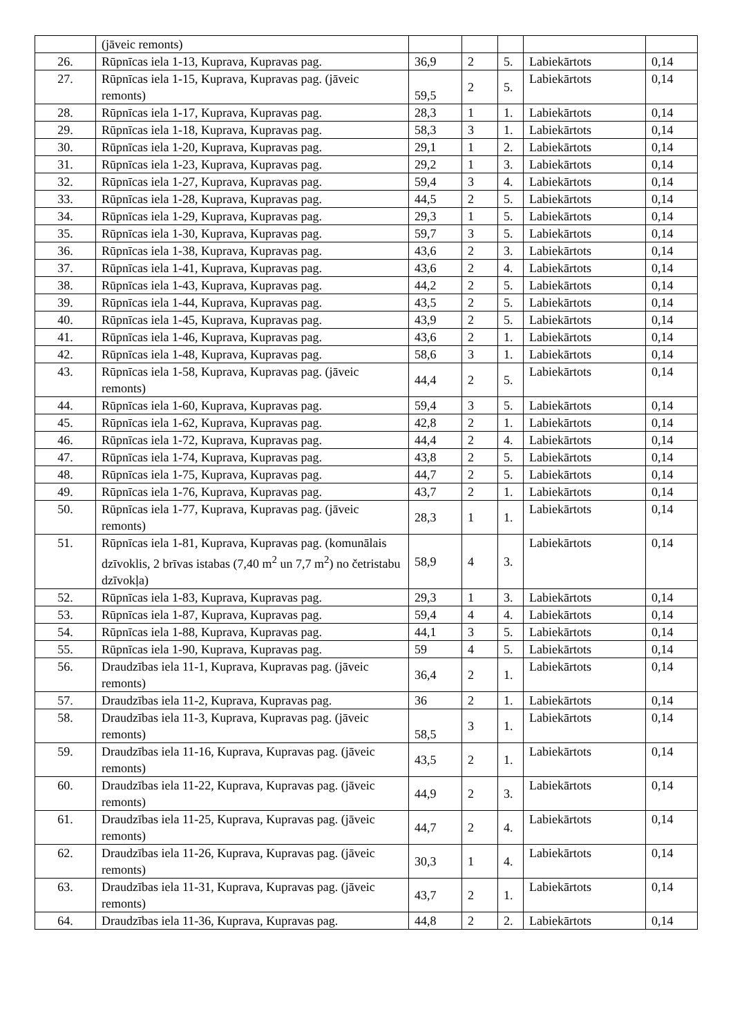| | (jāveic remonts) | | | | | |
| 26. | Rūpnīcas iela 1-13, Kuprava, Kupravas pag. | 36,9 | 2 | 5. | Labiekārtots | 0,14 |
| 27. | Rūpnīcas iela 1-15, Kuprava, Kupravas pag. (jāveic remonts) | 59,5 | 2 | 5. | Labiekārtots | 0,14 |
| 28. | Rūpnīcas iela 1-17, Kuprava, Kupravas pag. | 28,3 | 1 | 1. | Labiekārtots | 0,14 |
| 29. | Rūpnīcas iela 1-18, Kuprava, Kupravas pag. | 58,3 | 3 | 1. | Labiekārtots | 0,14 |
| 30. | Rūpnīcas iela 1-20, Kuprava, Kupravas pag. | 29,1 | 1 | 2. | Labiekārtots | 0,14 |
| 31. | Rūpnīcas iela 1-23, Kuprava, Kupravas pag. | 29,2 | 1 | 3. | Labiekārtots | 0,14 |
| 32. | Rūpnīcas iela 1-27, Kuprava, Kupravas pag. | 59,4 | 3 | 4. | Labiekārtots | 0,14 |
| 33. | Rūpnīcas iela 1-28, Kuprava, Kupravas pag. | 44,5 | 2 | 5. | Labiekārtots | 0,14 |
| 34. | Rūpnīcas iela 1-29, Kuprava, Kupravas pag. | 29,3 | 1 | 5. | Labiekārtots | 0,14 |
| 35. | Rūpnīcas iela 1-30, Kuprava, Kupravas pag. | 59,7 | 3 | 5. | Labiekārtots | 0,14 |
| 36. | Rūpnīcas iela 1-38, Kuprava, Kupravas pag. | 43,6 | 2 | 3. | Labiekārtots | 0,14 |
| 37. | Rūpnīcas iela 1-41, Kuprava, Kupravas pag. | 43,6 | 2 | 4. | Labiekārtots | 0,14 |
| 38. | Rūpnīcas iela 1-43, Kuprava, Kupravas pag. | 44,2 | 2 | 5. | Labiekārtots | 0,14 |
| 39. | Rūpnīcas iela 1-44, Kuprava, Kupravas pag. | 43,5 | 2 | 5. | Labiekārtots | 0,14 |
| 40. | Rūpnīcas iela 1-45, Kuprava, Kupravas pag. | 43,9 | 2 | 5. | Labiekārtots | 0,14 |
| 41. | Rūpnīcas iela 1-46, Kuprava, Kupravas pag. | 43,6 | 2 | 1. | Labiekārtots | 0,14 |
| 42. | Rūpnīcas iela 1-48, Kuprava, Kupravas pag. | 58,6 | 3 | 1. | Labiekārtots | 0,14 |
| 43. | Rūpnīcas iela 1-58, Kuprava, Kupravas pag. (jāveic remonts) | 44,4 | 2 | 5. | Labiekārtots | 0,14 |
| 44. | Rūpnīcas iela 1-60, Kuprava, Kupravas pag. | 59,4 | 3 | 5. | Labiekārtots | 0,14 |
| 45. | Rūpnīcas iela 1-62, Kuprava, Kupravas pag. | 42,8 | 2 | 1. | Labiekārtots | 0,14 |
| 46. | Rūpnīcas iela 1-72, Kuprava, Kupravas pag. | 44,4 | 2 | 4. | Labiekārtots | 0,14 |
| 47. | Rūpnīcas iela 1-74, Kuprava, Kupravas pag. | 43,8 | 2 | 5. | Labiekārtots | 0,14 |
| 48. | Rūpnīcas iela 1-75, Kuprava, Kupravas pag. | 44,7 | 2 | 5. | Labiekārtots | 0,14 |
| 49. | Rūpnīcas iela 1-76, Kuprava, Kupravas pag. | 43,7 | 2 | 1. | Labiekārtots | 0,14 |
| 50. | Rūpnīcas iela 1-77, Kuprava, Kupravas pag. (jāveic remonts) | 28,3 | 1 | 1. | Labiekārtots | 0,14 |
| 51. | Rūpnīcas iela 1-81, Kuprava, Kupravas pag. (komunālais dzīvoklis, 2 brīvas istabas (7,40 m<sup>2</sup> un 7,7 m<sup>2</sup>) no četristabu dzīvokļa) | 58,9 | 4 | 3. | Labiekārtots | 0,14 |
| 52. | Rūpnīcas iela 1-83, Kuprava, Kupravas pag. | 29,3 | 1 | 3. | Labiekārtots | 0,14 |
| 53. | Rūpnīcas iela 1-87, Kuprava, Kupravas pag. | 59,4 | 4 | 4. | Labiekārtots | 0,14 |
| 54. | Rūpnīcas iela 1-88, Kuprava, Kupravas pag. | 44,1 | 3 | 5. | Labiekārtots | 0,14 |
| 55. | Rūpnīcas iela 1-90, Kuprava, Kupravas pag. | 59 | 4 | 5. | Labiekārtots | 0,14 |
| 56. | Draudzības iela 11-1, Kuprava, Kupravas pag. (jāveic remonts) | 36,4 | 2 | 1. | Labiekārtots | 0,14 |
| 57. | Draudzības iela 11-2, Kuprava, Kupravas pag. | 36 | 2 | 1. | Labiekārtots | 0,14 |
| 58. | Draudzības iela 11-3, Kuprava, Kupravas pag. (jāveic remonts) | 58,5 | 3 | 1. | Labiekārtots | 0,14 |
| 59. | Draudzības iela 11-16, Kuprava, Kupravas pag. (jāveic remonts) | 43,5 | 2 | 1. | Labiekārtots | 0,14 |
| 60. | Draudzības iela 11-22, Kuprava, Kupravas pag. (jāveic remonts) | 44,9 | 2 | 3. | Labiekārtots | 0,14 |
| 61. | Draudzības iela 11-25, Kuprava, Kupravas pag. (jāveic remonts) | 44,7 | 2 | 4. | Labiekārtots | 0,14 |
| 62. | Draudzības iela 11-26, Kuprava, Kupravas pag. (jāveic remonts) | 30,3 | 1 | 4. | Labiekārtots | 0,14 |
| 63. | Draudzības iela 11-31, Kuprava, Kupravas pag. (jāveic remonts) | 43,7 | 2 | 1. | Labiekārtots | 0,14 |
| 64. | Draudzības iela 11-36, Kuprava, Kupravas pag. | 44,8 | 2 | 2. | Labiekārtots | 0,14 |